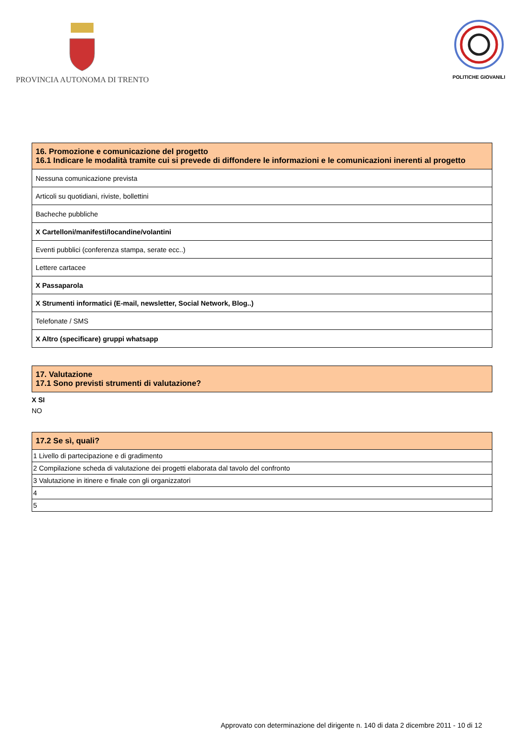PROVINCIA AUTONOMA DI TRENTO
POLITICHE GIOVANILI
| 16. Promozione e comunicazione del progetto 16.1 Indicare le modalità tramite cui si prevede di diffondere le informazioni e le comunicazioni inerenti al progetto |
| --- |
| Nessuna comunicazione prevista |
| Articoli su quotidiani, riviste, bollettini |
| Bacheche pubbliche |
| X Cartelloni/manifesti/locandine/volantini |
| Eventi pubblici (conferenza stampa, serate ecc..) |
| Lettere cartacee |
| X Passaparola |
| X Strumenti informatici (E-mail, newsletter, Social Network, Blog..) |
| Telefonate / SMS |
| X Altro (specificare) gruppi whatsapp |
| 17. Valutazione 17.1 Sono previsti strumenti di valutazione? |
| --- |
X SI
NO
| 17.2 Se sì, quali? |
| --- |
| 1 Livello di partecipazione e di gradimento |
| 2 Compilazione scheda di valutazione dei progetti elaborata dal tavolo del confronto |
| 3 Valutazione in itinere e finale con gli organizzatori |
| 4 |
| 5 |
Approvato con determinazione del dirigente n. 140 di data 2 dicembre 2011 - 10 di 12